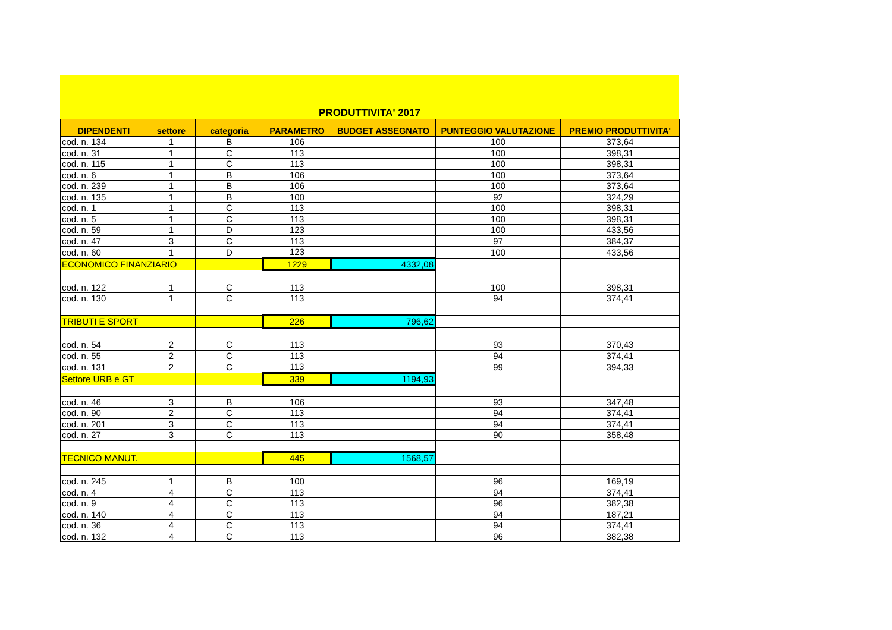PRODUTTIVITA' 2017
| DIPENDENTI | settore | categoria | PARAMETRO | BUDGET ASSEGNATO | PUNTEGGIO VALUTAZIONE | PREMIO PRODUTTIVITA' |
| --- | --- | --- | --- | --- | --- | --- |
| cod. n. 134 | 1 | B | 106 | | 100 | 373,64 |
| cod. n. 31 | 1 | C | 113 | | 100 | 398,31 |
| cod. n. 115 | 1 | C | 113 | | 100 | 398,31 |
| cod. n. 6 | 1 | B | 106 | | 100 | 373,64 |
| cod. n. 239 | 1 | B | 106 | | 100 | 373,64 |
| cod. n. 135 | 1 | B | 100 | | 92 | 324,29 |
| cod. n. 1 | 1 | C | 113 | | 100 | 398,31 |
| cod. n. 5 | 1 | C | 113 | | 100 | 398,31 |
| cod. n. 59 | 1 | D | 123 | | 100 | 433,56 |
| cod. n. 47 | 3 | C | 113 | | 97 | 384,37 |
| cod. n. 60 | 1 | D | 123 | | 100 | 433,56 |
| ECONOMICO FINANZIARIO | | | 1229 | 4332,08 | | |
| cod. n. 122 | 1 | C | 113 | | 100 | 398,31 |
| cod. n. 130 | 1 | C | 113 | | 94 | 374,41 |
| TRIBUTI E SPORT | | | 226 | 796,62 | | |
| cod. n. 54 | 2 | C | 113 | | 93 | 370,43 |
| cod. n. 55 | 2 | C | 113 | | 94 | 374,41 |
| cod. n. 131 | 2 | C | 113 | | 99 | 394,33 |
| Settore URB e GT | | | 339 | 1194,93 | | |
| cod. n. 46 | 3 | B | 106 | | 93 | 347,48 |
| cod. n. 90 | 2 | C | 113 | | 94 | 374,41 |
| cod. n. 201 | 3 | C | 113 | | 94 | 374,41 |
| cod. n. 27 | 3 | C | 113 | | 90 | 358,48 |
| TECNICO MANUT. | | | 445 | 1568,57 | | |
| cod. n. 245 | 1 | B | 100 | | 96 | 169,19 |
| cod. n. 4 | 4 | C | 113 | | 94 | 374,41 |
| cod. n. 9 | 4 | C | 113 | | 96 | 382,38 |
| cod. n. 140 | 4 | C | 113 | | 94 | 187,21 |
| cod. n. 36 | 4 | C | 113 | | 94 | 374,41 |
| cod. n. 132 | 4 | C | 113 | | 96 | 382,38 |